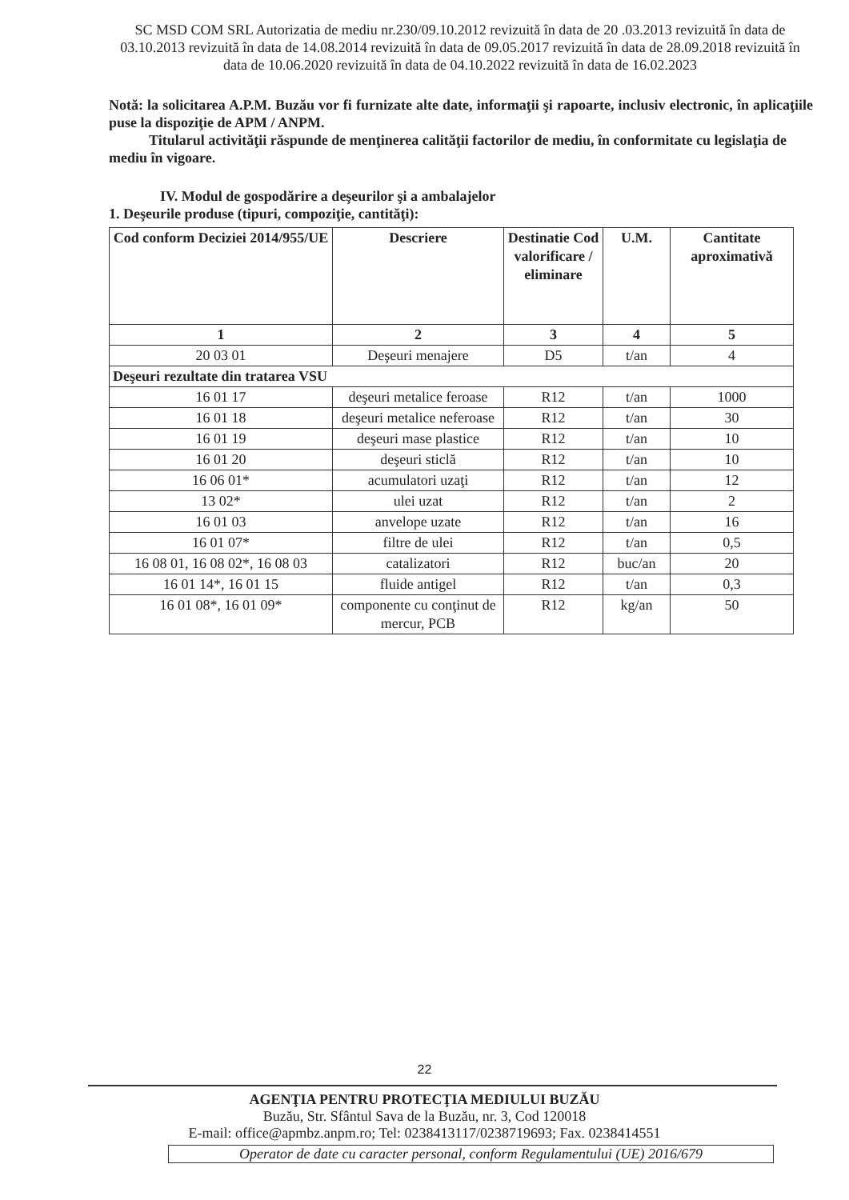SC MSD COM SRL Autorizatia de mediu nr.230/09.10.2012 revizuită în data de 20 .03.2013 revizuită în data de 03.10.2013 revizuită în data de 14.08.2014 revizuită în data de 09.05.2017 revizuită în data de 28.09.2018 revizuită în data de 10.06.2020 revizuită în data de 04.10.2022 revizuită în data de 16.02.2023
Notă: la solicitarea A.P.M. Buzău vor fi furnizate alte date, informaţii şi rapoarte, inclusiv electronic, în aplicaţiile puse la dispoziţie de APM / ANPM.
Titularul activităţii răspunde de menţinerea calităţii factorilor de mediu, în conformitate cu legislaţia de mediu în vigoare.
IV. Modul de gospodărire a deşeurilor şi a ambalajelor
1. Deşeurile produse (tipuri, compoziţie, cantităţi):
| Cod conform Deciziei 2014/955/UE | Descriere | Destinatie Cod valorificare / eliminare | U.M. | Cantitate aproximativă |
| --- | --- | --- | --- | --- |
| 1 | 2 | 3 | 4 | 5 |
| 20 03 01 | Deşeuri menajere | D5 | t/an | 4 |
| Deşeuri rezultate din tratarea VSU | | | | |
| 16 01 17 | deşeuri metalice feroase | R12 | t/an | 1000 |
| 16 01 18 | deşeuri metalice neferoase | R12 | t/an | 30 |
| 16 01 19 | deşeuri mase plastice | R12 | t/an | 10 |
| 16 01 20 | deşeuri sticlă | R12 | t/an | 10 |
| 16 06 01* | acumulatori uzaţi | R12 | t/an | 12 |
| 13 02* | ulei uzat | R12 | t/an | 2 |
| 16 01 03 | anvelope uzate | R12 | t/an | 16 |
| 16 01 07* | filtre de ulei | R12 | t/an | 0,5 |
| 16 08 01, 16 08 02*, 16 08 03 | catalizatori | R12 | buc/an | 20 |
| 16 01 14*, 16 01 15 | fluide antigel | R12 | t/an | 0,3 |
| 16 01 08*, 16 01 09* | componente cu conţinut de mercur, PCB | R12 | kg/an | 50 |
22
AGENŢIA PENTRU PROTECŢIA MEDIULUI BUZĂU
Buzău, Str. Sfântul Sava de la Buzău, nr. 3, Cod 120018
E-mail: office@apmbz.anpm.ro; Tel: 0238413117/0238719693; Fax. 0238414551
Operator de date cu caracter personal, conform Regulamentului (UE) 2016/679